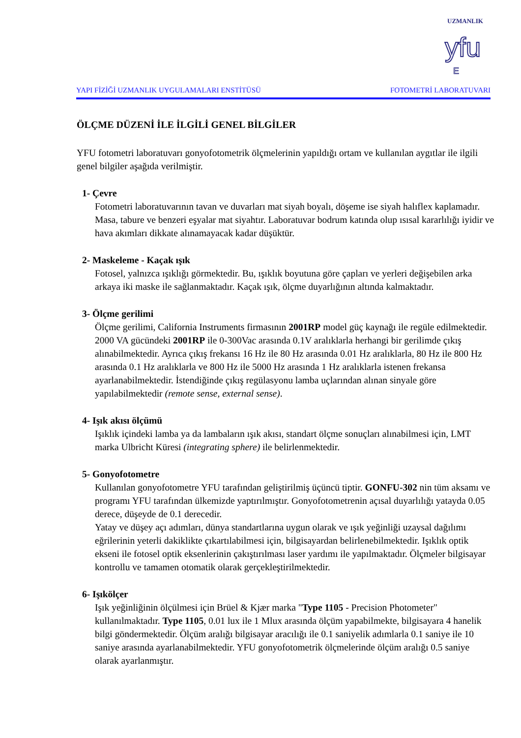yfu
E
UZMANLIK
YAPI FİZİĞİ UZMANLIK UYGULAMALARI ENSTİTÜSÜ FOTOMETRİ LABORATUVARI
ÖLÇME DÜZENİ İLE İLGİLİ GENEL BİLGİLER
YFU fotometri laboratuvarı gonyofotometrik ölçmelerinin yapıldığı ortam ve kullanılan aygıtlar ile ilgili genel bilgiler aşağıda verilmiştir.
1- Çevre
Fotometri laboratuvarının tavan ve duvarları mat siyah boyalı, döşeme ise siyah halıflex kaplamadır. Masa, tabure ve benzeri eşyalar mat siyahtır. Laboratuvar bodrum katında olup ısısal kararlılığı iyidir ve hava akımları dikkate alınamayacak kadar düşüktür.
2- Maskeleme - Kaçak ışık
Fotosel, yalnızca ışıklığı görmektedir. Bu, ışıklık boyutuna göre çapları ve yerleri değişebilen arka arkaya iki maske ile sağlanmaktadır. Kaçak ışık, ölçme duyarlığının altında kalmaktadır.
3- Ölçme gerilimi
Ölçme gerilimi, California Instruments firmasının 2001RP model güç kaynağı ile regüle edilmektedir. 2000 VA gücündeki 2001RP ile 0-300Vac arasında 0.1V aralıklarla herhangi bir gerilimde çıkış alınabilmektedir. Ayrıca çıkış frekansı 16 Hz ile 80 Hz arasında 0.01 Hz aralıklarla, 80 Hz ile 800 Hz arasında 0.1 Hz aralıklarla ve 800 Hz ile 5000 Hz arasında 1 Hz aralıklarla istenen frekansa ayarlanabilmektedir. İstendiğinde çıkış regülasyonu lamba uçlarından alınan sinyale göre yapılabilmektedir (remote sense, external sense).
4- Işık akısı ölçümü
Işıklık içindeki lamba ya da lambaların ışık akısı, standart ölçme sonuçları alınabilmesi için, LMT marka Ulbricht Küresi (integrating sphere) ile belirlenmektedir.
5- Gonyofotometre
Kullanılan gonyofotometre YFU tarafından geliştirilmiş üçüncü tiptir. GONFU-302 nin tüm aksamı ve programı YFU tarafından ülkemizde yaptırılmıştır. Gonyofotometrenin açısal duyarlılığı yatayda 0.05 derece, düşeyde de 0.1 derecedir.
Yatay ve düşey açı adımları, dünya standartlarına uygun olarak ve ışık yeğinliği uzaysal dağılımı eğrilerinin yeterli dakiklikte çıkartılabilmesi için, bilgisayardan belirlenebilmektedir. Işıklık optik ekseni ile fotosel optik eksenlerinin çakıştırılması laser yardımı ile yapılmaktadır. Ölçmeler bilgisayar kontrollu ve tamamen otomatik olarak gerçekleştirilmektedir.
6- Işıkölçer
Işık yeğinliğinin ölçülmesi için Brüel & Kjær marka "Type 1105 - Precision Photometer" kullanılmaktadır. Type 1105, 0.01 lux ile 1 Mlux arasında ölçüm yapabilmekte, bilgisayara 4 hanelik bilgi göndermektedir. Ölçüm aralığı bilgisayar aracılığı ile 0.1 saniyelik adımlarla 0.1 saniye ile 10 saniye arasında ayarlanabilmektedir. YFU gonyofotometrik ölçmelerinde ölçüm aralığı 0.5 saniye olarak ayarlanmıştır.